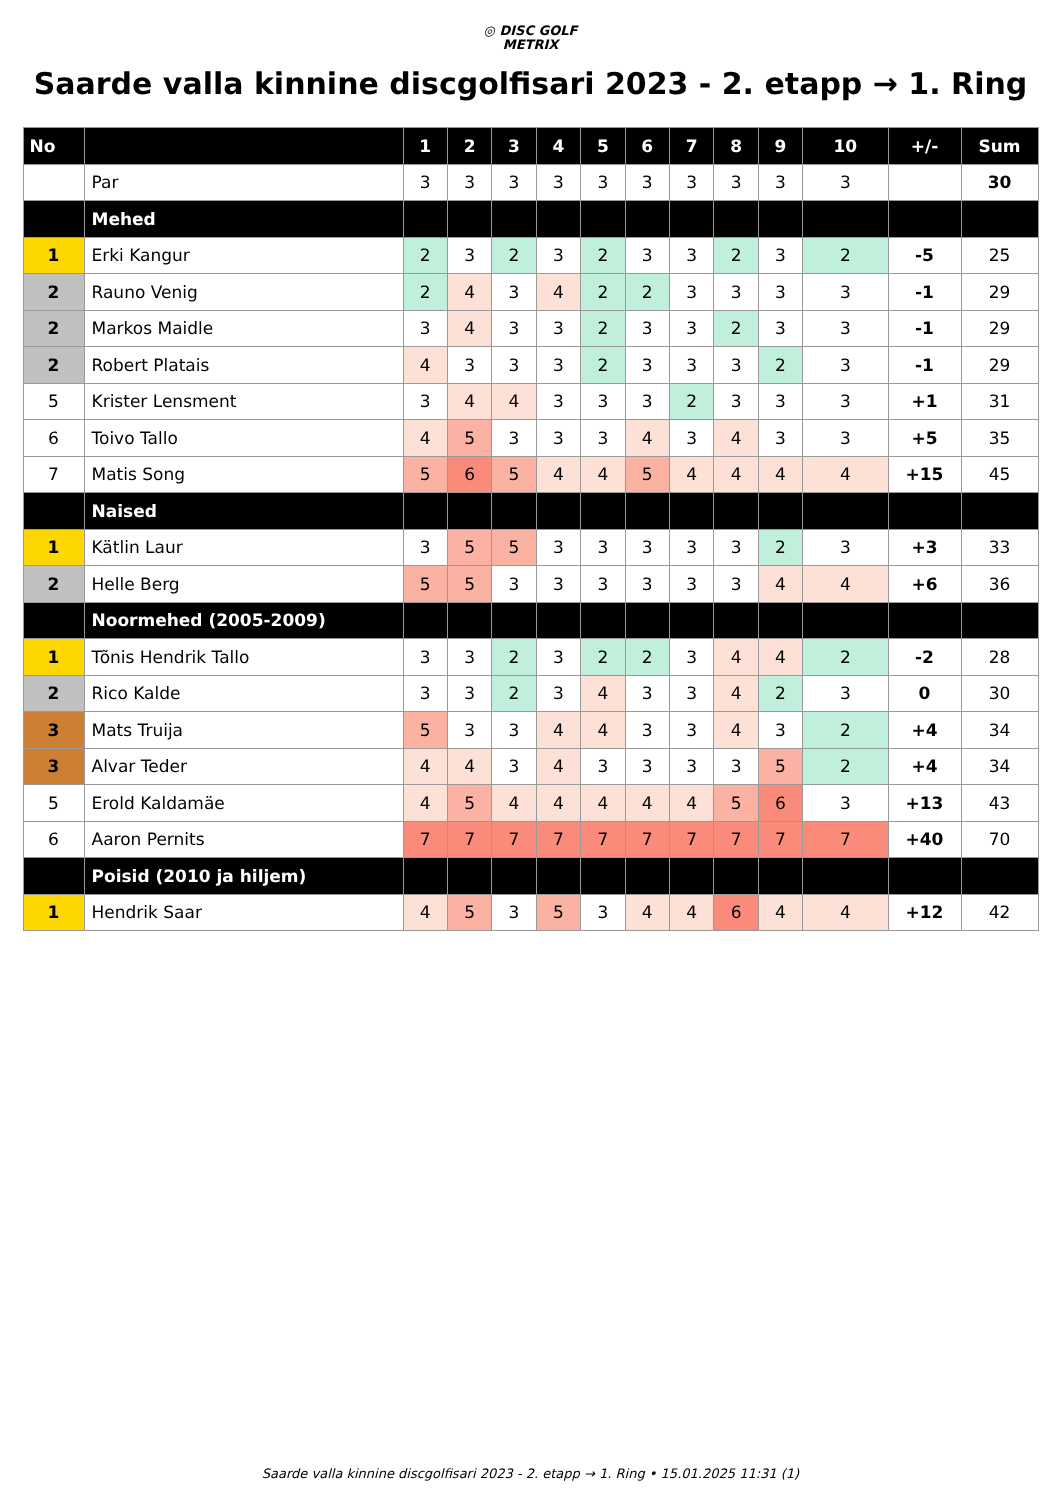◎ DISC GOLF
METRIX
Saarde valla kinnine discgolfisari 2023 - 2. etapp → 1. Ring
| No | | 1 | 2 | 3 | 4 | 5 | 6 | 7 | 8 | 9 | 10 | +/- | Sum |
| --- | --- | --- | --- | --- | --- | --- | --- | --- | --- | --- | --- | --- | --- |
| | Par | 3 | 3 | 3 | 3 | 3 | 3 | 3 | 3 | 3 | 3 | | 30 |
| | Mehed | | | | | | | | | | | | |
| 1 | Erki Kangur | 2 | 3 | 2 | 3 | 2 | 3 | 3 | 2 | 3 | 2 | -5 | 25 |
| 2 | Rauno Venig | 2 | 4 | 3 | 4 | 2 | 2 | 3 | 3 | 3 | 3 | -1 | 29 |
| 2 | Markos Maidle | 3 | 4 | 3 | 3 | 2 | 3 | 3 | 2 | 3 | 3 | -1 | 29 |
| 2 | Robert Platais | 4 | 3 | 3 | 3 | 2 | 3 | 3 | 3 | 2 | 3 | -1 | 29 |
| 5 | Krister Lensment | 3 | 4 | 4 | 3 | 3 | 3 | 2 | 3 | 3 | 3 | +1 | 31 |
| 6 | Toivo Tallo | 4 | 5 | 3 | 3 | 3 | 4 | 3 | 4 | 3 | 3 | +5 | 35 |
| 7 | Matis Song | 5 | 6 | 5 | 4 | 4 | 5 | 4 | 4 | 4 | 4 | +15 | 45 |
| | Naised | | | | | | | | | | | | |
| 1 | Kätlin Laur | 3 | 5 | 5 | 3 | 3 | 3 | 3 | 3 | 2 | 3 | +3 | 33 |
| 2 | Helle Berg | 5 | 5 | 3 | 3 | 3 | 3 | 3 | 3 | 4 | 4 | +6 | 36 |
| | Noormehed (2005-2009) | | | | | | | | | | | | |
| 1 | Tõnis Hendrik Tallo | 3 | 3 | 2 | 3 | 2 | 2 | 3 | 4 | 4 | 2 | -2 | 28 |
| 2 | Rico Kalde | 3 | 3 | 2 | 3 | 4 | 3 | 3 | 4 | 2 | 3 | 0 | 30 |
| 3 | Mats Truija | 5 | 3 | 3 | 4 | 4 | 3 | 3 | 4 | 3 | 2 | +4 | 34 |
| 3 | Alvar Teder | 4 | 4 | 3 | 4 | 3 | 3 | 3 | 3 | 5 | 2 | +4 | 34 |
| 5 | Erold Kaldamäe | 4 | 5 | 4 | 4 | 4 | 4 | 4 | 5 | 6 | 3 | +13 | 43 |
| 6 | Aaron Pernits | 7 | 7 | 7 | 7 | 7 | 7 | 7 | 7 | 7 | 7 | +40 | 70 |
| | Poisid (2010 ja hiljem) | | | | | | | | | | | | |
| 1 | Hendrik Saar | 4 | 5 | 3 | 5 | 3 | 4 | 4 | 6 | 4 | 4 | +12 | 42 |
Saarde valla kinnine discgolfisari 2023 - 2. etapp → 1. Ring • 15.01.2025 11:31 (1)